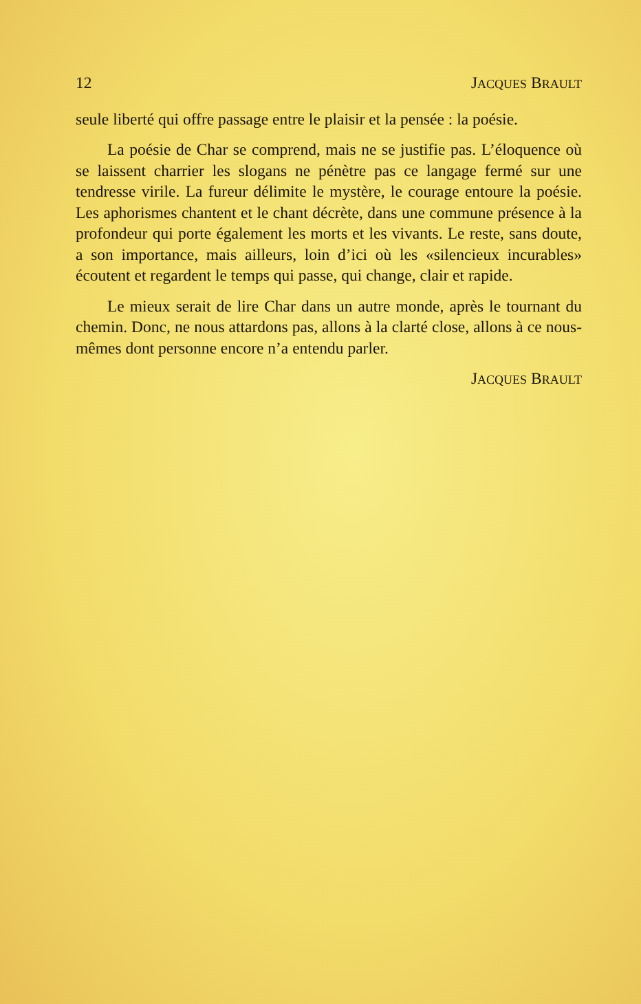12 JACQUES BRAULT
seule liberté qui offre passage entre le plaisir et la pensée : la poésie.
La poésie de Char se comprend, mais ne se justifie pas. L’éloquence où se laissent charrier les slogans ne pénètre pas ce langage fermé sur une tendresse virile. La fureur délimite le mystère, le courage entoure la poésie. Les aphorismes chantent et le chant décrète, dans une commune présence à la profondeur qui porte également les morts et les vivants. Le reste, sans doute, a son importance, mais ailleurs, loin d’ici où les «silencieux incurables» écoutent et regardent le temps qui passe, qui change, clair et rapide.
Le mieux serait de lire Char dans un autre monde, après le tournant du chemin. Donc, ne nous attardons pas, allons à la clarté close, allons à ce nous-mêmes dont personne encore n’a entendu parler.
JACQUES BRAULT